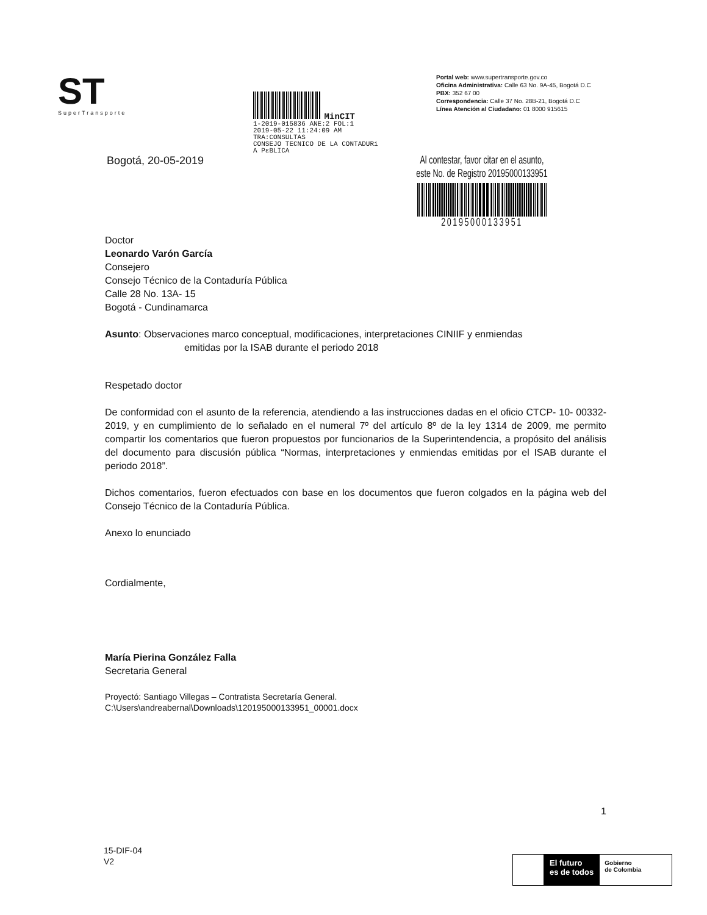ST
SuperTransporte
MinCIT
1-2019-015836 ANE:2 FOL:1
2019-05-22 11:24:09 AM
TRA:CONSULTAS
CONSEJO TECNICO DE LA CONTADURi
A PɛBLICA
Portal web: www.supertransporte.gov.co
Oficina Administrativa: Calle 63 No. 9A-45, Bogotá D.C
PBX: 352 67 00
Correspondencia: Calle 37 No. 28B-21, Bogotá D.C
Línea Atención al Ciudadano: 01 8000 915615
Bogotá, 20-05-2019
Al contestar, favor citar en el asunto,
este No. de Registro 20195000133951
20195000133951
Doctor
Leonardo Varón García
Consejero
Consejo Técnico de la Contaduría Pública
Calle 28 No. 13A- 15
Bogotá - Cundinamarca
Asunto: Observaciones marco conceptual, modificaciones, interpretaciones CINIIF y enmiendas
emitidas por la ISAB durante el periodo 2018
Respetado doctor
De conformidad con el asunto de la referencia, atendiendo a las instrucciones dadas en el oficio CTCP- 10- 00332- 2019, y en cumplimiento de lo señalado en el numeral 7º del artículo 8º de la ley 1314 de 2009, me permito compartir los comentarios que fueron propuestos por funcionarios de la Superintendencia, a propósito del análisis del documento para discusión pública “Normas, interpretaciones y enmiendas emitidas por el ISAB durante el periodo 2018”.
Dichos comentarios, fueron efectuados con base en los documentos que fueron colgados en la página web del Consejo Técnico de la Contaduría Pública.
Anexo lo enunciado
Cordialmente,
María Pierina González Falla
Secretaria General
Proyectó: Santiago Villegas – Contratista Secretaría General.
C:\Users\andreabernal\Downloads\120195000133951_00001.docx
1
15-DIF-04
V2
El futuro
es de todos
Gobierno
de Colombia